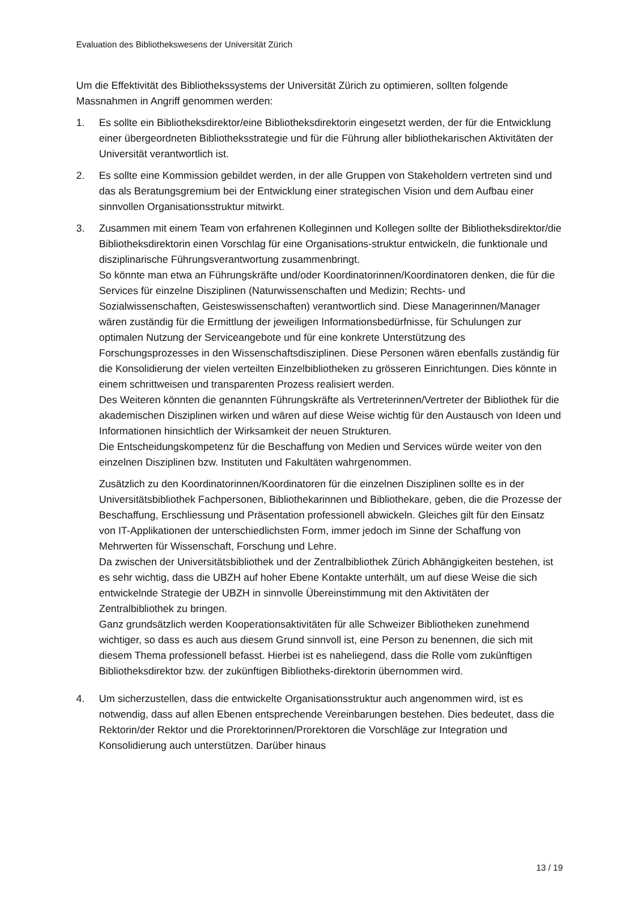Evaluation des Bibliothekswesens der Universität Zürich
Um die Effektivität des Bibliothekssystems der Universität Zürich zu optimieren, sollten folgende Massnahmen in Angriff genommen werden:
1. Es sollte ein Bibliotheksdirektor/eine Bibliotheksdirektorin eingesetzt werden, der für die Entwicklung einer übergeordneten Bibliotheksstrategie und für die Führung aller bibliothekarischen Aktivitäten der Universität verantwortlich ist.
2. Es sollte eine Kommission gebildet werden, in der alle Gruppen von Stakeholdern vertreten sind und das als Beratungsgremium bei der Entwicklung einer strategischen Vision und dem Aufbau einer sinnvollen Organisationsstruktur mitwirkt.
3. Zusammen mit einem Team von erfahrenen Kolleginnen und Kollegen sollte der Bibliotheksdirektor/die Bibliotheksdirektorin einen Vorschlag für eine Organisations-struktur entwickeln, die funktionale und disziplinarische Führungsverantwortung zusammenbringt.
So könnte man etwa an Führungskräfte und/oder Koordinatorinnen/Koordinatoren denken, die für die Services für einzelne Disziplinen (Naturwissenschaften und Medizin; Rechts- und Sozialwissenschaften, Geisteswissenschaften) verantwortlich sind. Diese Managerinnen/Manager wären zuständig für die Ermittlung der jeweiligen Informationsbedürfnisse, für Schulungen zur optimalen Nutzung der Serviceangebote und für eine konkrete Unterstützung des Forschungsprozesses in den Wissenschaftsdisziplinen. Diese Personen wären ebenfalls zuständig für die Konsolidierung der vielen verteilten Einzelbibliotheken zu grösseren Einrichtungen. Dies könnte in einem schrittweisen und transparenten Prozess realisiert werden.
Des Weiteren könnten die genannten Führungskräfte als Vertreterinnen/Vertreter der Bibliothek für die akademischen Disziplinen wirken und wären auf diese Weise wichtig für den Austausch von Ideen und Informationen hinsichtlich der Wirksamkeit der neuen Strukturen.
Die Entscheidungskompetenz für die Beschaffung von Medien und Services würde weiter von den einzelnen Disziplinen bzw. Instituten und Fakultäten wahrgenommen.
Zusätzlich zu den Koordinatorinnen/Koordinatoren für die einzelnen Disziplinen sollte es in der Universitätsbibliothek Fachpersonen, Bibliothekarinnen und Bibliothekare, geben, die die Prozesse der Beschaffung, Erschliessung und Präsentation professionell abwickeln. Gleiches gilt für den Einsatz von IT-Applikationen der unterschiedlichsten Form, immer jedoch im Sinne der Schaffung von Mehrwerten für Wissenschaft, Forschung und Lehre.
Da zwischen der Universitätsbibliothek und der Zentralbibliothek Zürich Abhängigkeiten bestehen, ist es sehr wichtig, dass die UBZH auf hoher Ebene Kontakte unterhält, um auf diese Weise die sich entwickelnde Strategie der UBZH in sinnvolle Übereinstimmung mit den Aktivitäten der Zentralbibliothek zu bringen.
Ganz grundsätzlich werden Kooperationsaktivitäten für alle Schweizer Bibliotheken zunehmend wichtiger, so dass es auch aus diesem Grund sinnvoll ist, eine Person zu benennen, die sich mit diesem Thema professionell befasst. Hierbei ist es naheliegend, dass die Rolle vom zukünftigen Bibliotheksdirektor bzw. der zukünftigen Bibliotheks-direktorin übernommen wird.
4. Um sicherzustellen, dass die entwickelte Organisationsstruktur auch angenommen wird, ist es notwendig, dass auf allen Ebenen entsprechende Vereinbarungen bestehen. Dies bedeutet, dass die Rektorin/der Rektor und die Prorektorinnen/Prorektoren die Vorschläge zur Integration und Konsolidierung auch unterstützen. Darüber hinaus
13 / 19